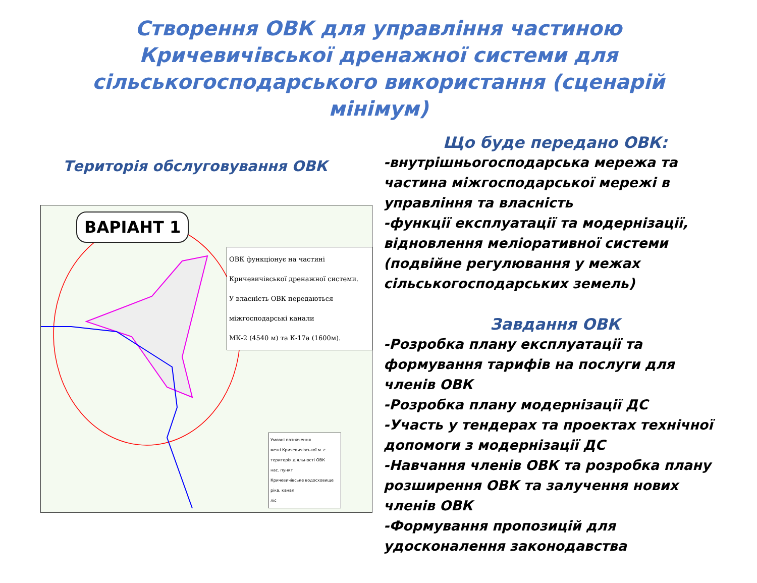Створення ОВК для управління частиною Кричевичівської дренажної системи для сільськогосподарського використання (сценарій мінімум)
Територія обслуговування ОВК
ВАРІАНТ 1
ОВК функціонує на частині
Кричевичівської дренажної системи.
У власність ОВК передаються
міжгосподарські канали
МК-2 (4540 м) та К-17а (1600м).
Умовні позначення
межі Кричевичівської м. с.
територія діяльності ОВК
нас. пункт
Кричевичівське водосховище
ріка, канал
ліс
Що буде передано ОВК:
-внутрішньогосподарська мережа та частина міжгосподарської мережі в управління та власність
-функції експлуатації та модернізації, відновлення меліоративної системи (подвійне регулювання у межах сільськогосподарських земель)
Завдання ОВК
-Розробка плану експлуатації та формування тарифів на послуги для членів ОВК
-Розробка плану модернізації ДС
-Участь у тендерах та проектах технічної допомоги з модернізації ДС
-Навчання членів ОВК та розробка плану розширення ОВК та залучення нових членів ОВК
-Формування пропозицій для удосконалення законодавства